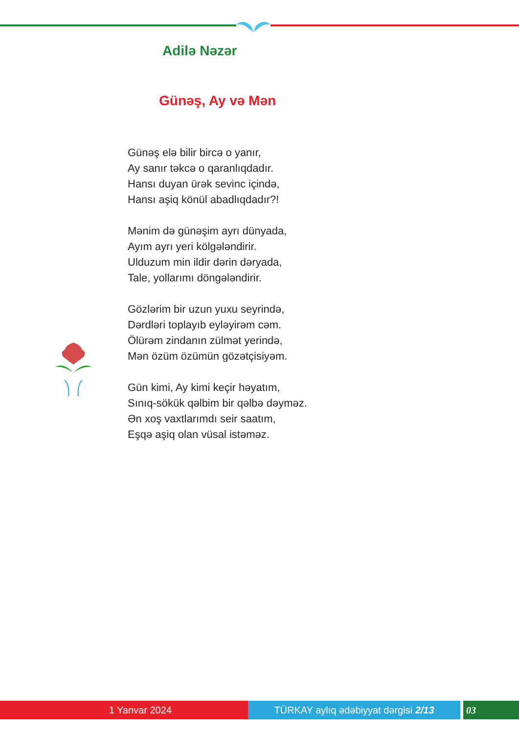Adilə Nəzər
Günəş, Ay və Mən
Günəş elə bilir bircə o yanır,
Ay sanır təkcə o qaranlıqdadır.
Hansı duyan ürək sevinc içində,
Hansı aşiq könül abadlıqdadır?!
Mənim də günəşim ayrı dünyada,
Ayım ayrı yeri kölgələndirir.
Ulduzum min ildir dərin dəryada,
Tale, yollarımı döngələndirir.
Gözlərim bir uzun yuxu seyrində,
Dərdləri toplayıb eyləyirəm cəm.
Ölürəm zindanın zülmət yerində,
Mən özüm özümün gözətçisiyəm.
Gün kimi, Ay kimi keçir həyatım,
Sınıq-sökük qəlbim bir qəlbə dəyməz.
Ən xoş vaxtlarımdı seir saatım,
Eşqə aşiq olan vüsal istəməz.
1 Yanvar 2024 TÜRKAY aylıq ədəbiyyat dərgisi 2/13 03